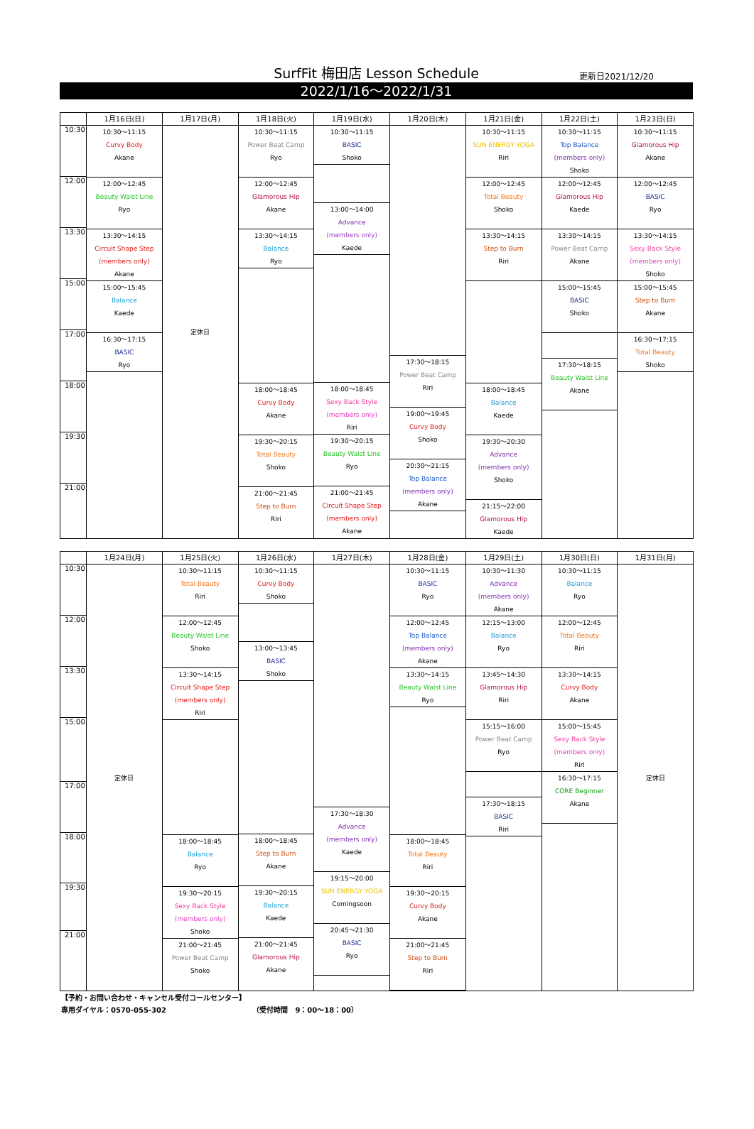SurfFit 梅田店 Lesson Schedule
更新日2021/12/20
2022/1/16〜2022/1/31
| | 1月16日(日) | 1月17日(月) | 1月18日(火) | 1月19日(水) | 1月20日(木) | 1月21日(金) | 1月22日(土) | 1月23日(日) |
| --- | --- | --- | --- | --- | --- | --- | --- | --- |
| 10:30 12:00 13:30 15:00 17:00 18:00 19:30 21:00 | 10:30〜11:15 Curvy Body Akane 12:00〜12:45 Beauty Waist Line Ryo 13:30〜14:15 Circuit Shape Step (members only) Akane 15:00〜15:45 Balance Kaede 16:30〜17:15 BASIC Ryo | 定休日 | 10:30〜11:15 Power Beat Camp Ryo 12:00〜12:45 Glamorous Hip Akane 13:30〜14:15 Balance Ryo 18:00〜18:45 Curvy Body Akane 19:30〜20:15 Total Beauty Shoko 21:00〜21:45 Step to Burn Riri | 10:30〜11:15 BASIC Shoko 13:00〜14:00 Advance (members only) Kaede 18:00〜18:45 Sexy Back Style (members only) Riri 19:30〜20:15 Beauty Waist Line Ryo 21:00〜21:45 Circuit Shape Step (members only) Akane | 17:30〜18:15 Power Beat Camp Riri 19:00〜19:45 Curvy Body Shoko 20:30〜21:15 Top Balance (members only) Akane | 10:30〜11:15 SUN ENERGY YOGA Riri 12:00〜12:45 Total Beauty Shoko 13:30〜14:15 Step to Burn Riri 18:00〜18:45 Balance Kaede 19:30〜20:30 Advance (members only) Shoko 21:15〜22:00 Glamorous Hip Kaede | 10:30〜11:15 Top Balance (members only) Shoko 12:00〜12:45 Glamorous Hip Kaede 13:30〜14:15 Power Beat Camp Akane 15:00〜15:45 BASIC Shoko 17:30〜18:15 Beauty Waist Line Akane | 10:30〜11:15 Glamorous Hip Akane 12:00〜12:45 BASIC Ryo 13:30〜14:15 Sexy Back Style (members only) Shoko 15:00〜15:45 Step to Burn Akane 16:30〜17:15 Total Beauty Shoko |
| | 1月24日(月) | 1月25日(火) | 1月26日(水) | 1月27日(木) | 1月28日(金) | 1月29日(土) | 1月30日(日) | 1月31日(月) |
| --- | --- | --- | --- | --- | --- | --- | --- | --- |
| 10:30 12:00 13:30 15:00 17:00 18:00 19:30 21:00 | 定休日 | 10:30〜11:15 Total Beauty Riri 12:00〜12:45 Beauty Waist Line Shoko 13:30〜14:15 Circuit Shape Step (members only) Riri 18:00〜18:45 Balance Ryo 19:30〜20:15 Sexy Back Style (members only) Shoko 21:00〜21:45 Power Beat Camp Shoko | 10:30〜11:15 Curvy Body Shoko 13:00〜13:45 BASIC Shoko 18:00〜18:45 Step to Burn Akane 19:30〜20:15 Balance Kaede 21:00〜21:45 Glamorous Hip Akane | 17:30〜18:30 Advance (members only) Kaede 19:15〜20:00 SUN ENERGY YOGA Comingsoon 20:45〜21:30 BASIC Ryo | 10:30〜11:15 BASIC Ryo 12:00〜12:45 Top Balance (members only) Akane 13:30〜14:15 Beauty Waist Line Ryo 18:00〜18:45 Total Beauty Riri 19:30〜20:15 Curvy Body Akane 21:00〜21:45 Step to Burn Riri | 10:30〜11:30 Advance (members only) Akane 12:15〜13:00 Balance Ryo 13:45〜14:30 Glamorous Hip Riri 15:15〜16:00 Power Beat Camp Ryo 17:30〜18:15 BASIC Riri | 10:30〜11:15 Balance Ryo 12:00〜12:45 Total Beauty Riri 13:30〜14:15 Curvy Body Akane 15:00〜15:45 Sexy Back Style (members only) Riri 16:30〜17:15 CORE Beginner Akane | 定休日 |
【予約・お問い合わせ・キャンセル受付コールセンター】
専用ダイヤル：0570-055-302 （受付時間　9：00〜18：00）